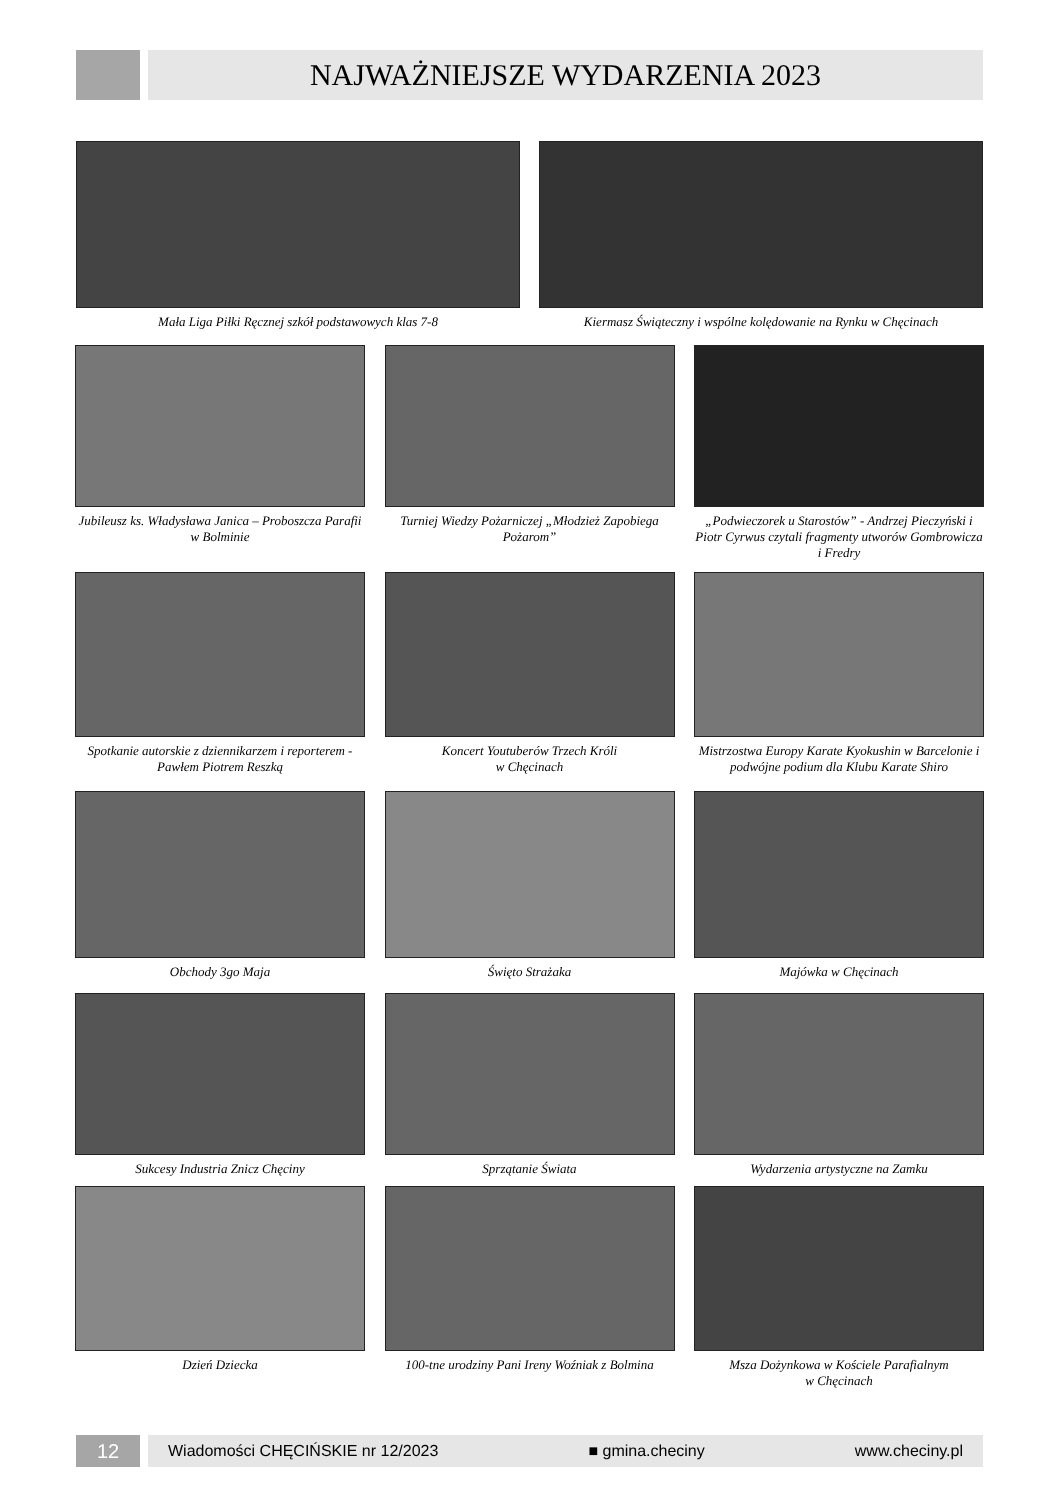NAJWAŻNIEJSZE WYDARZENIA 2023
Mała Liga Piłki Ręcznej szkół podstawowych klas 7-8
Kiermasz Świąteczny i wspólne kolędowanie na Rynku w Chęcinach
Jubileusz ks. Władysława Janica – Proboszcza Parafii w Bolminie
Turniej Wiedzy Pożarniczej „Młodzież Zapobiega Pożarom”
„Podwieczorek u Starostów” - Andrzej Pieczyński i Piotr Cyrwus czytali fragmenty utworów Gombrowicza i Fredry
Spotkanie autorskie z dziennikarzem i reporterem - Pawłem Piotrem Reszką
Koncert Youtuberów Trzech Króli
w Chęcinach
Mistrzostwa Europy Karate Kyokushin w Barcelonie i podwójne podium dla Klubu Karate Shiro
Obchody 3go Maja Święto Strażaka Majówka w Chęcinach
Sukcesy Industria Znicz Chęciny
Sprzątanie Świata Wydarzenia artystyczne na Zamku
Dzień Dziecka 100-tne urodziny Pani Ireny Woźniak z Bolmina
Msza Dożynkowa w Kościele Parafialnym
w Chęcinach
12
Wiadomości CHĘCIŃSKIE nr 12/2023 ■ gmina.checiny www.checiny.pl